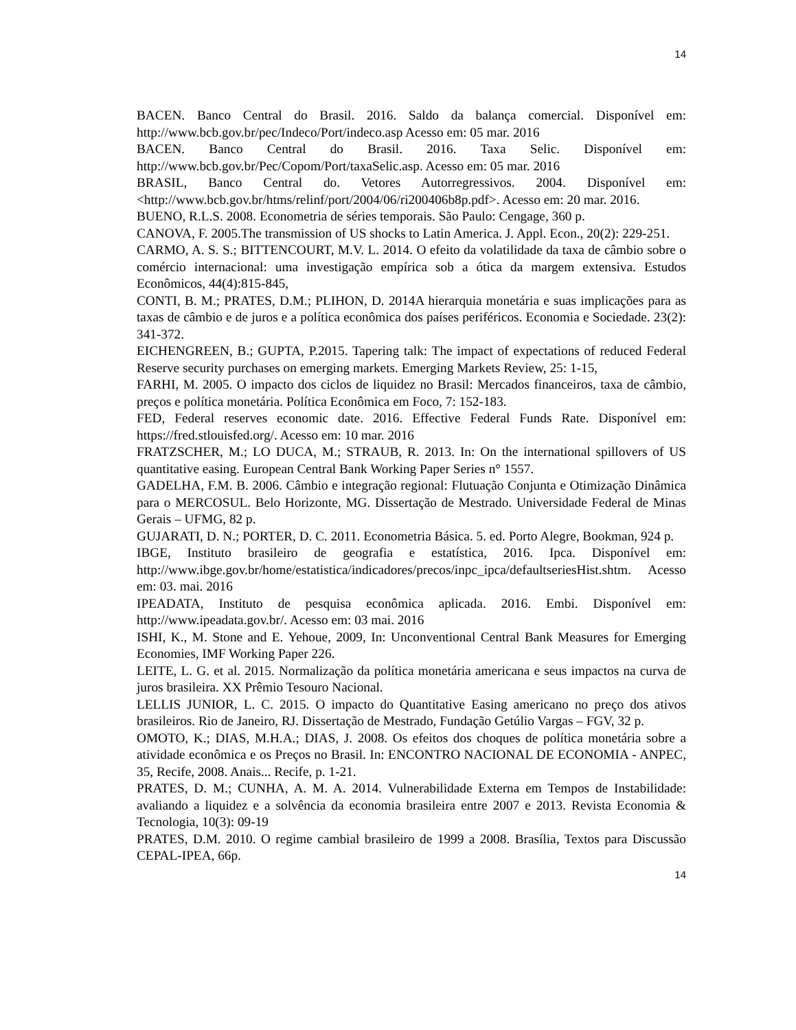14
BACEN. Banco Central do Brasil. 2016. Saldo da balança comercial. Disponível em: http://www.bcb.gov.br/pec/Indeco/Port/indeco.asp Acesso em: 05 mar. 2016
BACEN. Banco Central do Brasil. 2016. Taxa Selic. Disponível em: http://www.bcb.gov.br/Pec/Copom/Port/taxaSelic.asp. Acesso em: 05 mar. 2016
BRASIL, Banco Central do. Vetores Autorregressivos. 2004. Disponível em: <http://www.bcb.gov.br/htms/relinf/port/2004/06/ri200406b8p.pdf>. Acesso em: 20 mar. 2016.
BUENO, R.L.S. 2008. Econometria de séries temporais. São Paulo: Cengage, 360 p.
CANOVA, F. 2005.The transmission of US shocks to Latin America. J. Appl. Econ., 20(2): 229-251.
CARMO, A. S. S.; BITTENCOURT, M.V. L. 2014. O efeito da volatilidade da taxa de câmbio sobre o comércio internacional: uma investigação empírica sob a ótica da margem extensiva. Estudos Econômicos, 44(4):815-845,
CONTI, B. M.; PRATES, D.M.; PLIHON, D. 2014A hierarquia monetária e suas implicações para as taxas de câmbio e de juros e a política econômica dos países periféricos. Economia e Sociedade. 23(2): 341-372.
EICHENGREEN, B.; GUPTA, P.2015. Tapering talk: The impact of expectations of reduced Federal Reserve security purchases on emerging markets. Emerging Markets Review, 25: 1-15,
FARHI, M. 2005. O impacto dos ciclos de liquidez no Brasil: Mercados financeiros, taxa de câmbio, preços e política monetária. Política Econômica em Foco, 7: 152-183.
FED, Federal reserves economic date. 2016. Effective Federal Funds Rate. Disponível em: https://fred.stlouisfed.org/. Acesso em: 10 mar. 2016
FRATZSCHER, M.; LO DUCA, M.; STRAUB, R. 2013. In: On the international spillovers of US quantitative easing. European Central Bank Working Paper Series n° 1557.
GADELHA, F.M. B. 2006. Câmbio e integração regional: Flutuação Conjunta e Otimização Dinâmica para o MERCOSUL. Belo Horizonte, MG. Dissertação de Mestrado. Universidade Federal de Minas Gerais – UFMG, 82 p.
GUJARATI, D. N.; PORTER, D. C. 2011. Econometria Básica. 5. ed. Porto Alegre, Bookman, 924 p.
IBGE, Instituto brasileiro de geografia e estatística, 2016. Ipca. Disponível em: http://www.ibge.gov.br/home/estatistica/indicadores/precos/inpc_ipca/defaultseriesHist.shtm. Acesso em: 03. mai. 2016
IPEADATA, Instituto de pesquisa econômica aplicada. 2016. Embi. Disponível em: http://www.ipeadata.gov.br/. Acesso em: 03 mai. 2016
ISHI, K., M. Stone and E. Yehoue, 2009, In: Unconventional Central Bank Measures for Emerging Economies, IMF Working Paper 226.
LEITE, L. G. et al. 2015. Normalização da política monetária americana e seus impactos na curva de juros brasileira. XX Prêmio Tesouro Nacional.
LELLIS JUNIOR, L. C. 2015. O impacto do Quantitative Easing americano no preço dos ativos brasileiros. Rio de Janeiro, RJ. Dissertação de Mestrado, Fundação Getúlio Vargas – FGV, 32 p.
OMOTO, K.; DIAS, M.H.A.; DIAS, J. 2008. Os efeitos dos choques de política monetária sobre a atividade econômica e os Preços no Brasil. In: ENCONTRO NACIONAL DE ECONOMIA - ANPEC, 35, Recife, 2008. Anais... Recife, p. 1-21.
PRATES, D. M.; CUNHA, A. M. A. 2014. Vulnerabilidade Externa em Tempos de Instabilidade: avaliando a liquidez e a solvência da economia brasileira entre 2007 e 2013. Revista Economia & Tecnologia, 10(3): 09-19
PRATES, D.M. 2010. O regime cambial brasileiro de 1999 a 2008. Brasília, Textos para Discussão CEPAL-IPEA, 66p.
14